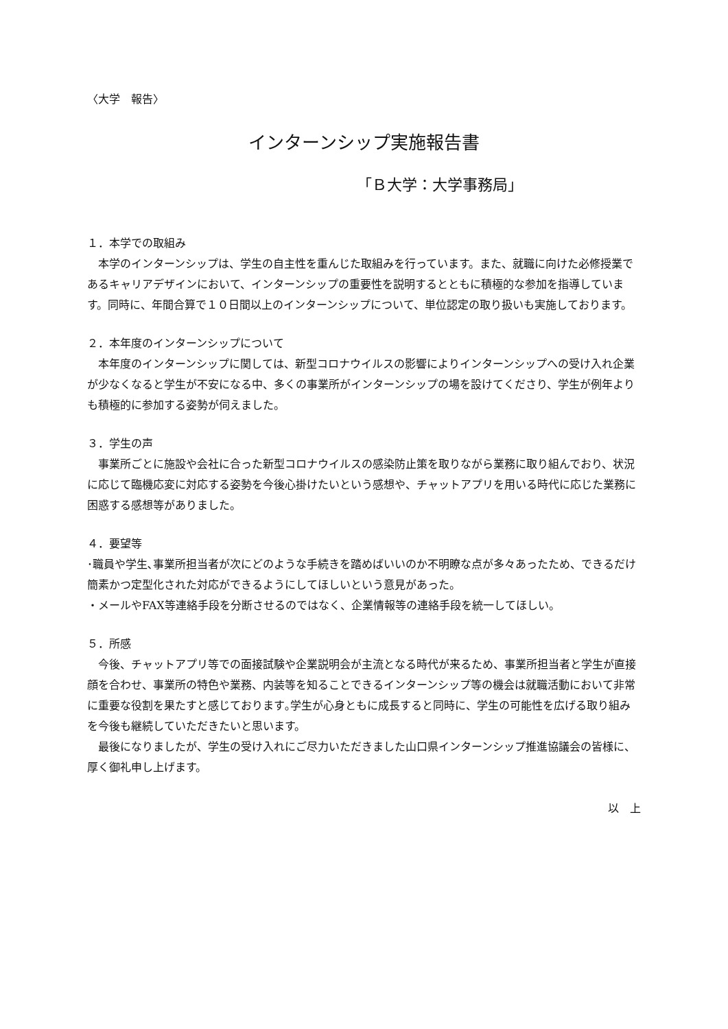〈大学　報告〉
インターンシップ実施報告書
「Ｂ大学：大学事務局」
１．本学での取組み
本学のインターンシップは、学生の自主性を重んじた取組みを行っています。また、就職に向けた必修授業であるキャリアデザインにおいて、インターンシップの重要性を説明するとともに積極的な参加を指導しています。同時に、年間合算で１０日間以上のインターンシップについて、単位認定の取り扱いも実施しております。
２．本年度のインターンシップについて
本年度のインターンシップに関しては、新型コロナウイルスの影響によりインターンシップへの受け入れ企業が少なくなると学生が不安になる中、多くの事業所がインターンシップの場を設けてくださり、学生が例年よりも積極的に参加する姿勢が伺えました。
３．学生の声
事業所ごとに施設や会社に合った新型コロナウイルスの感染防止策を取りながら業務に取り組んでおり、状況に応じて臨機応変に対応する姿勢を今後心掛けたいという感想や、チャットアプリを用いる時代に応じた業務に困惑する感想等がありました。
４．要望等
･職員や学生､事業所担当者が次にどのような手続きを踏めばいいのか不明瞭な点が多々あったため、できるだけ簡素かつ定型化された対応ができるようにしてほしいという意見があった。
・メールやFAX等連絡手段を分断させるのではなく、企業情報等の連絡手段を統一してほしい。
５．所感
今後、チャットアプリ等での面接試験や企業説明会が主流となる時代が来るため、事業所担当者と学生が直接顔を合わせ、事業所の特色や業務、内装等を知ることできるインターンシップ等の機会は就職活動において非常に重要な役割を果たすと感じております｡学生が心身ともに成長すると同時に、学生の可能性を広げる取り組みを今後も継続していただきたいと思います。
最後になりましたが、学生の受け入れにご尽力いただきました山口県インターンシップ推進協議会の皆様に、厚く御礼申し上げます。
以　上